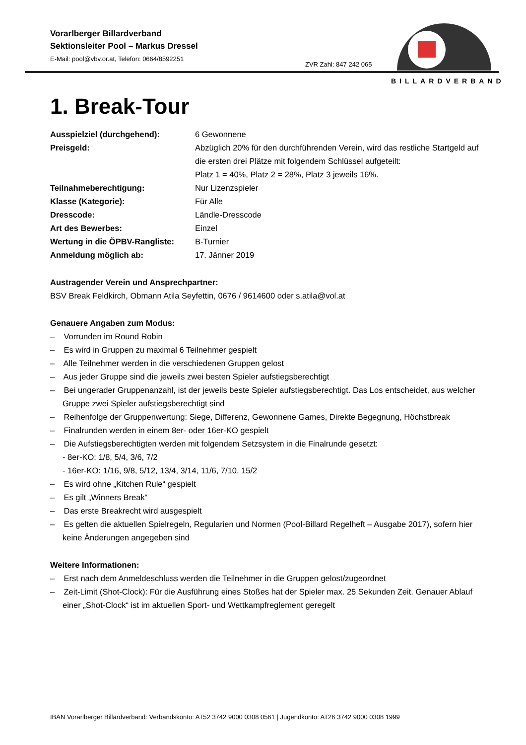Vorarlberger Billardverband
Sektionsleiter Pool – Markus Dressel
E-Mail: pool@vbv.or.at, Telefon: 0664/8592251
ZVR Zahl: 847 242 065
BILLARDVERBAND
1. Break-Tour
Ausspielziel (durchgehend): 6 Gewonnene
Preisgeld: Abzüglich 20% für den durchführenden Verein, wird das restliche Startgeld auf die ersten drei Plätze mit folgendem Schlüssel aufgeteilt:
Platz 1 = 40%, Platz 2 = 28%, Platz 3 jeweils 16%.
Teilnahmeberechtigung: Nur Lizenzspieler
Klasse (Kategorie): Für Alle
Dresscode: Ländle-Dresscode
Art des Bewerbes: Einzel
Wertung in die ÖPBV-Rangliste:
B-Turnier
Anmeldung möglich ab: 17. Jänner 2019
Austragender Verein und Ansprechpartner:
BSV Break Feldkirch, Obmann Atila Seyfettin, 0676 / 9614600 oder s.atila@vol.at
Genauere Angaben zum Modus:
– Vorrunden im Round Robin
– Es wird in Gruppen zu maximal 6 Teilnehmer gespielt
– Alle Teilnehmer werden in die verschiedenen Gruppen gelost
– Aus jeder Gruppe sind die jeweils zwei besten Spieler aufstiegsberechtigt
– Bei ungerader Gruppenanzahl, ist der jeweils beste Spieler aufstiegsberechtigt. Das Los entscheidet, aus welcher Gruppe zwei Spieler aufstiegsberechtigt sind
– Reihenfolge der Gruppenwertung: Siege, Differenz, Gewonnene Games, Direkte Begegnung, Höchstbreak
– Finalrunden werden in einem 8er- oder 16er-KO gespielt
– Die Aufstiegsberechtigten werden mit folgendem Setzsystem in die Finalrunde gesetzt:
- 8er-KO: 1/8, 5/4, 3/6, 7/2
- 16er-KO: 1/16, 9/8, 5/12, 13/4, 3/14, 11/6, 7/10, 15/2
– Es wird ohne „Kitchen Rule“ gespielt
– Es gilt „Winners Break“
– Das erste Breakrecht wird ausgespielt
– Es gelten die aktuellen Spielregeln, Regularien und Normen (Pool-Billard Regelheft – Ausgabe 2017), sofern hier keine Änderungen angegeben sind
Weitere Informationen:
– Erst nach dem Anmeldeschluss werden die Teilnehmer in die Gruppen gelost/zugeordnet
– Zeit-Limit (Shot-Clock): Für die Ausführung eines Stoßes hat der Spieler max. 25 Sekunden Zeit. Genauer Ablauf einer „Shot-Clock“ ist im aktuellen Sport- und Wettkampfreglement geregelt
IBAN Vorarlberger Billardverband: Verbandskonto: AT52 3742 9000 0308 0561 | Jugendkonto: AT26 3742 9000 0308 1999